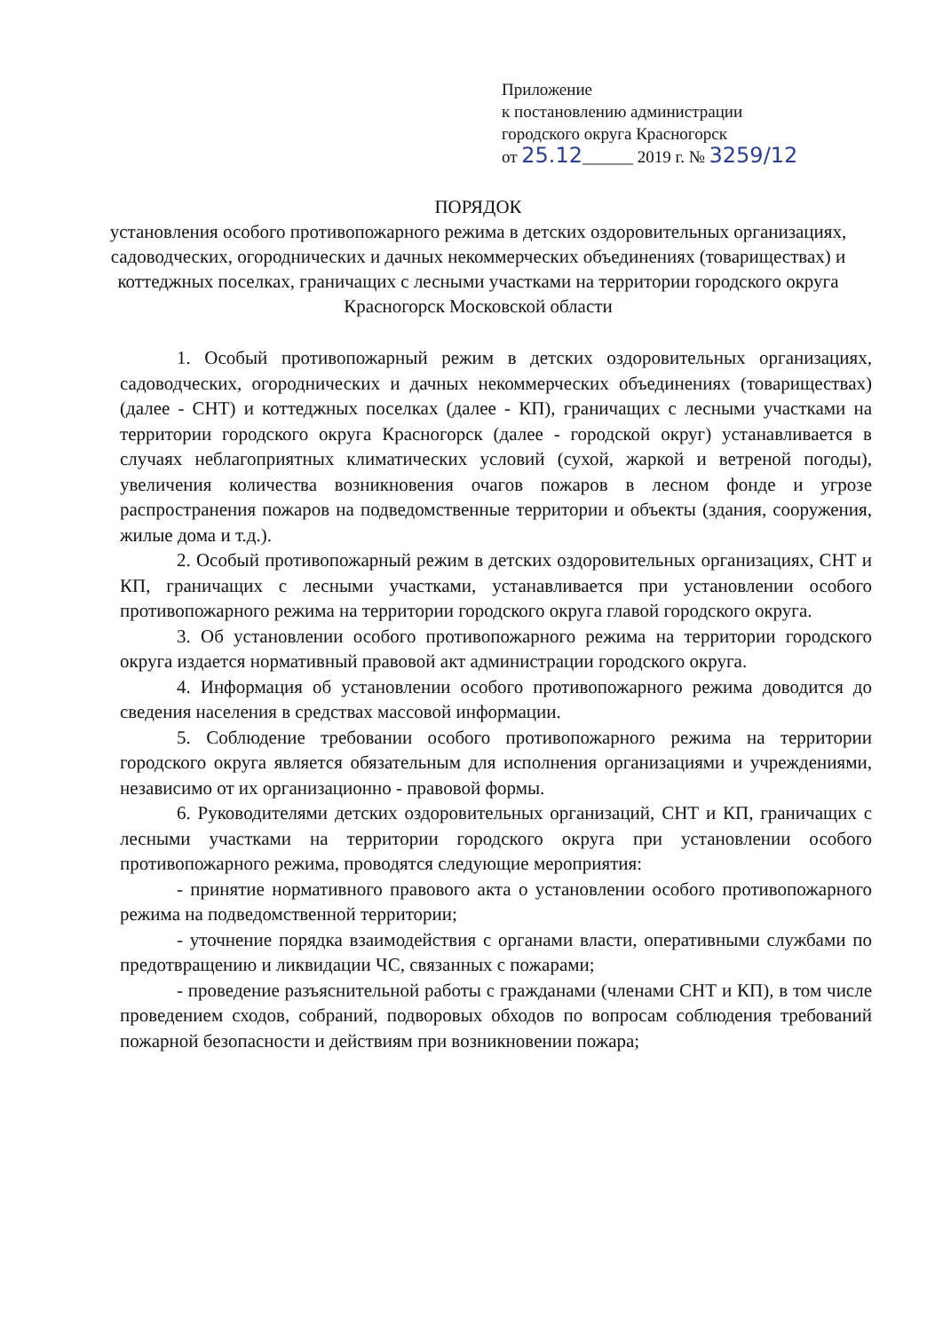Приложение
к постановлению администрации
городского округа Красногорск
от 25.12______ 2019 г. № 3259/12
ПОРЯДОК
установления особого противопожарного режима в детских оздоровительных организациях, садоводческих, огороднических и дачных некоммерческих объединениях (товариществах) и коттеджных поселках, граничащих с лесными участками на территории городского округа Красногорск Московской области
1. Особый противопожарный режим в детских оздоровительных организациях, садоводческих, огороднических и дачных некоммерческих объединениях (товариществах) (далее - СНТ) и коттеджных поселках (далее - КП), граничащих с лесными участками на территории городского округа Красногорск (далее - городской округ) устанавливается в случаях неблагоприятных климатических условий (сухой, жаркой и ветреной погоды), увеличения количества возникновения очагов пожаров в лесном фонде и угрозе распространения пожаров на подведомственные территории и объекты (здания, сооружения, жилые дома и т.д.).
2. Особый противопожарный режим в детских оздоровительных организациях, СНТ и КП, граничащих с лесными участками, устанавливается при установлении особого противопожарного режима на территории городского округа главой городского округа.
3. Об установлении особого противопожарного режима на территории городского округа издается нормативный правовой акт администрации городского округа.
4. Информация об установлении особого противопожарного режима доводится до сведения населения в средствах массовой информации.
5. Соблюдение требовании особого противопожарного режима на территории городского округа является обязательным для исполнения организациями и учреждениями, независимо от их организационно - правовой формы.
6. Руководителями детских оздоровительных организаций, СНТ и КП, граничащих с лесными участками на территории городского округа при установлении особого противопожарного режима, проводятся следующие мероприятия:
- принятие нормативного правового акта о установлении особого противопожарного режима на подведомственной территории;
- уточнение порядка взаимодействия с органами власти, оперативными службами по предотвращению и ликвидации ЧС, связанных с пожарами;
- проведение разъяснительной работы с гражданами (членами СНТ и КП), в том числе проведением сходов, собраний, подворовых обходов по вопросам соблюдения требований пожарной безопасности и действиям при возникновении пожара;